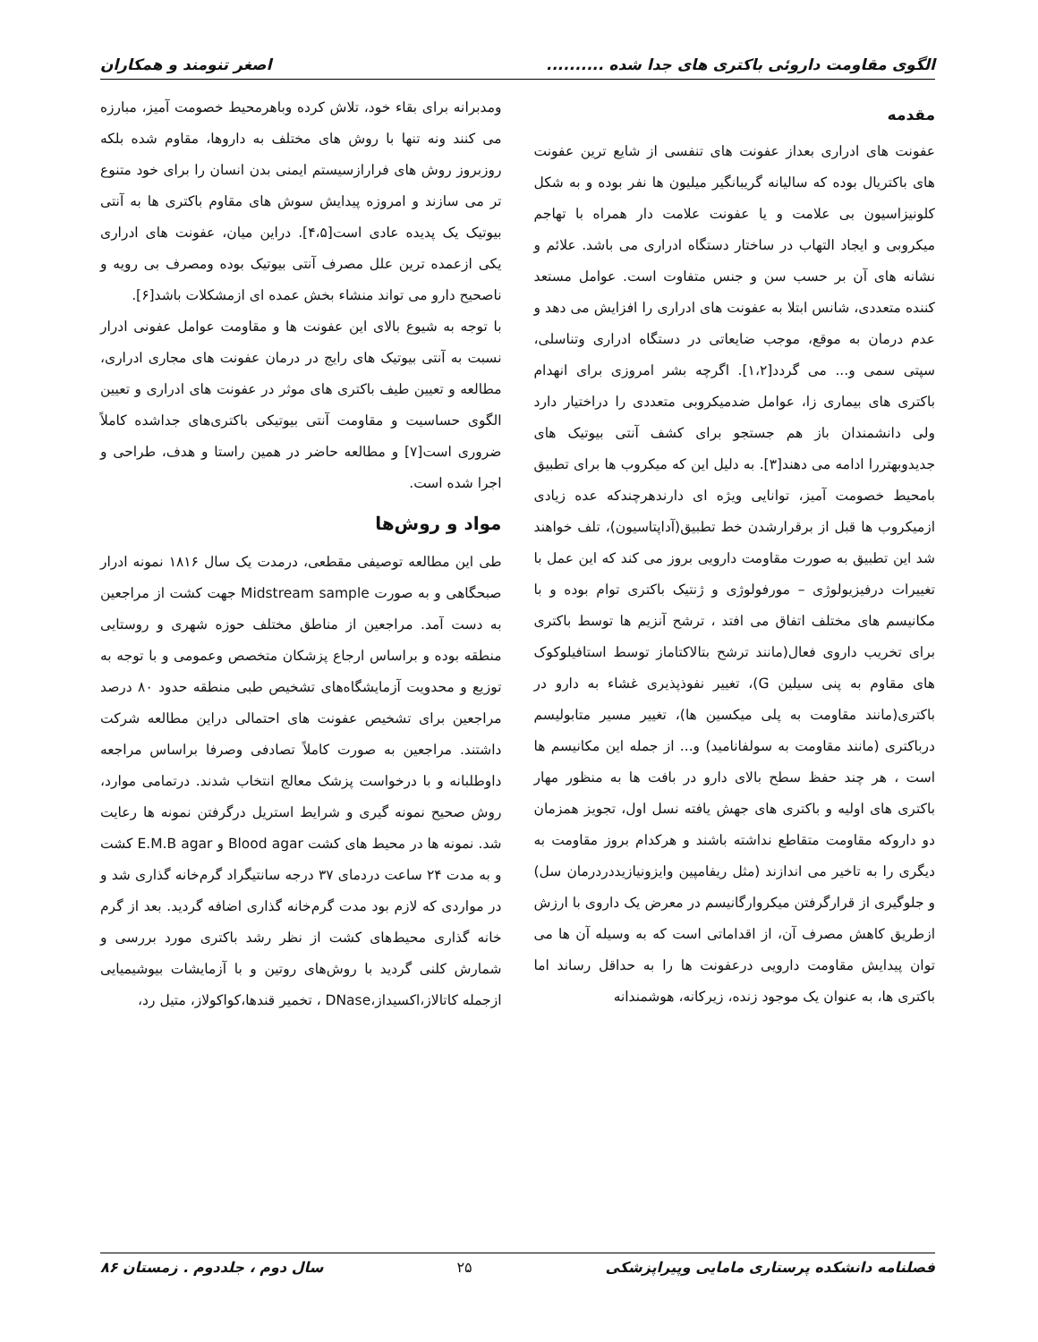الگوی مقاومت داروئی باکتری های جدا شده .......... اصغر تنومند و همکاران
مقدمه
عفونت های ادراری بعداز عفونت های تنفسی از شایع ترین عفونت های باکتریال بوده که سالیانه گریبانگیر میلیون ها نفر بوده و به شکل کلونیزاسیون بی علامت و یا عفونت علامت دار همراه با تهاجم میکروبی و ایجاد التهاب در ساختار دستگاه ادراری می باشد. علائم و نشانه های آن بر حسب سن و جنس متفاوت است. عوامل مستعد کننده متعددی، شانس ابتلا به عفونت های ادراری را افزایش می دهد و عدم درمان به موقع، موجب ضایعاتی در دستگاه ادراری وتناسلی، سپتی سمی و... می گردد[۱،۲]. اگرچه بشر امروزی برای انهدام باکتری های بیماری زا، عوامل ضدمیکروبی متعددی را دراختیار دارد ولی دانشمندان باز هم جستجو برای کشف آنتی بیوتیک های جدیدوبهتررا ادامه می دهند[۳]. به دلیل این که میکروب ها برای تطبیق بامحیط خصومت آمیز، توانایی ویژه ای دارندهرچندکه عده زیادی ازمیکروب ها قبل از برقرارشدن خط تطبیق(آداپتاسیون)، تلف خواهند شد این تطبیق به صورت مقاومت دارویی بروز می کند که این عمل با تغییرات درفیزیولوژی – مورفولوژی و ژنتیک باکتری توام بوده و با مکانیسم های مختلف اتفاق می افتد ، ترشح آنزیم ها توسط باکتری برای تخریب داروی فعال(مانند ترشح بتالاکتاماز توسط استافیلوکوک های مقاوم به پنی سیلین G)، تغییر نفوذپذیری غشاء به دارو در باکتری(مانند مقاومت به پلی میکسین ها)، تغییر مسیر متابولیسم درباکتری (مانند مقاومت به سولفانامید) و... از جمله این مکانیسم ها است ، هر چند حفظ سطح بالای دارو در بافت ها به منظور مهار باکتری های اولیه و باکتری های جهش یافته نسل اول، تجویز همزمان دو داروکه مقاومت متقاطع نداشته باشند و هرکدام بروز مقاومت به دیگری را به تاخیر می اندازند (مثل ریفامپین وایزونیازیددردرمان سل) و جلوگیری از قرارگرفتن میکروارگانیسم در معرض یک داروی با ارزش ازطریق کاهش مصرف آن، از اقداماتی است که به وسیله آن ها می توان پیدایش مقاومت دارویی درعفونت ها را به حداقل رساند اما باکتری ها، به عنوان یک موجود زنده، زیرکانه، هوشمندانه
ومدبرانه برای بقاء خود، تلاش کرده وباهرمحیط خصومت آمیز، مبارزه می کنند ونه تنها با روش های مختلف به داروها، مقاوم شده بلکه روزبروز روش های فرارازسیستم ایمنی بدن انسان را برای خود متنوع تر می سازند و امروزه پیدایش سوش های مقاوم باکتری ها به آنتی بیوتیک یک پدیده عادی است[۴،۵]. دراین میان، عفونت های ادراری یکی ازعمده ترین علل مصرف آنتی بیوتیک بوده ومصرف بی رویه و ناصحیح دارو می تواند منشاء بخش عمده ای ازمشکلات باشد[۶].
با توجه به شیوع بالای این عفونت ها و مقاومت عوامل عفونی ادرار نسبت به آنتی بیوتیک های رایج در درمان عفونت های مجاری ادراری، مطالعه و تعیین طیف باکتری های موثر در عفونت های ادراری و تعیین الگوی حساسیت و مقاومت آنتی بیوتیکی باکتری‌های جداشده کاملاً ضروری است[۷] و مطالعه حاضر در همین راستا و هدف، طراحی و اجرا شده است.
مواد و روش‌ها
طی این مطالعه توصیفی مقطعی، درمدت یک سال ۱۸۱۶ نمونه ادرار صبحگاهی و به صورت Midstream sample جهت کشت از مراجعین به دست آمد. مراجعین از مناطق مختلف حوزه شهری و روستایی منطقه بوده و براساس ارجاع پزشکان متخصص وعمومی و با توجه به توزیع و محدویت آزمایشگاه‌های تشخیص طبی منطقه حدود ۸۰ درصد مراجعین برای تشخیص عفونت های احتمالی دراین مطالعه شرکت داشتند. مراجعین به صورت کاملاً تصادفی وصرفا براساس مراجعه داوطلبانه و با درخواست پزشک معالج انتخاب شدند. درتمامی موارد، روش صحیح نمونه گیری و شرایط استریل درگرفتن نمونه ها رعایت شد. نمونه ها در محیط های کشت Blood agar و E.M.B agar کشت و به مدت ۲۴ ساعت دردمای ۳۷ درجه سانتیگراد گرم‌خانه گذاری شد و در مواردی که لازم بود مدت گرم‌خانه گذاری اضافه گردید. بعد از گرم خانه گذاری محیط‌های کشت از نظر رشد باکتری مورد بررسی و شمارش کلنی گردید با روش‌های روتین و با آزمایشات بیوشیمیایی ازجمله کاتالاز،اکسیداز،DNase ، تخمیر قندها،کواکولاز، متیل رد،
فصلنامه دانشکده پرستاری مامایی وپیراپزشکی ۲۵ سال دوم ، جلددوم . زمستان ۸۶